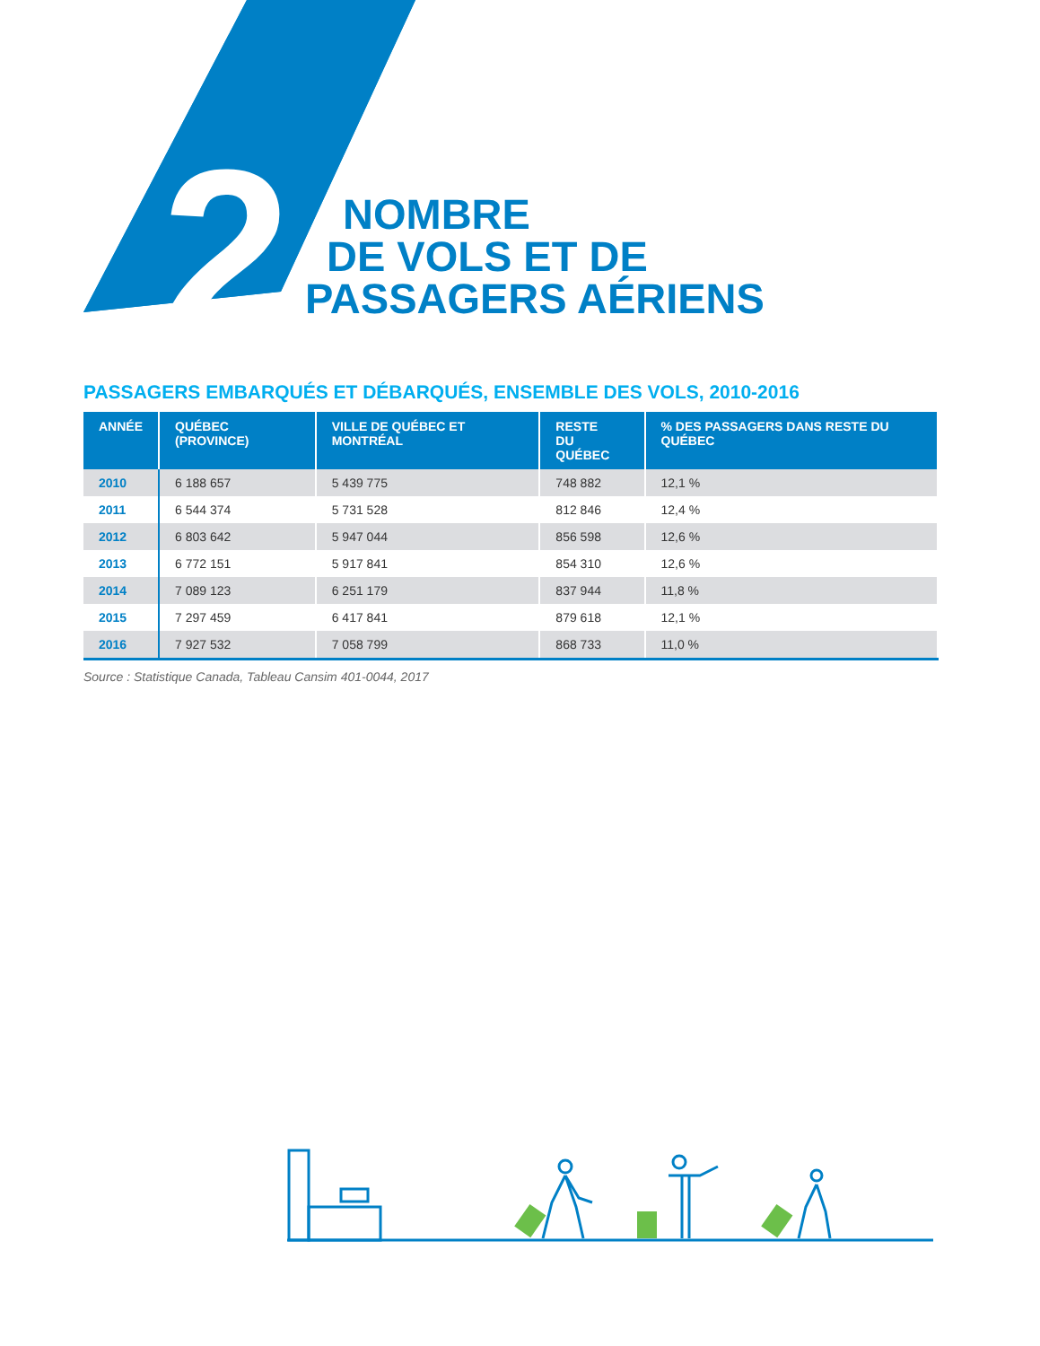2
NOMBRE
DE VOLS ET DE
PASSAGERS AÉRIENS
PASSAGERS EMBARQUÉS ET DÉBARQUÉS, ENSEMBLE DES VOLS, 2010-2016
| ANNÉE | QUÉBEC (PROVINCE) | VILLE DE QUÉBEC ET MONTRÉAL | RESTE DU QUÉBEC | % DES PASSAGERS DANS RESTE DU QUÉBEC |
| --- | --- | --- | --- | --- |
| 2010 | 6 188 657 | 5 439 775 | 748 882 | 12,1 % |
| 2011 | 6 544 374 | 5 731 528 | 812 846 | 12,4 % |
| 2012 | 6 803 642 | 5 947 044 | 856 598 | 12,6 % |
| 2013 | 6 772 151 | 5 917 841 | 854 310 | 12,6 % |
| 2014 | 7 089 123 | 6 251 179 | 837 944 | 11,8 % |
| 2015 | 7 297 459 | 6 417 841 | 879 618 | 12,1 % |
| 2016 | 7 927 532 | 7 058 799 | 868 733 | 11,0 % |
Source : Statistique Canada, Tableau Cansim 401-0044, 2017